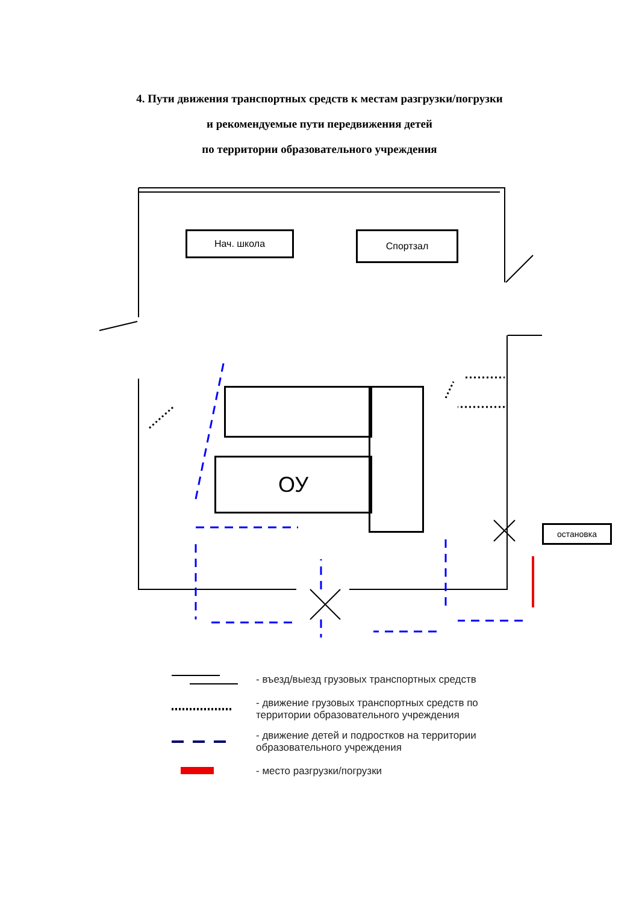4. Пути движения транспортных средств к местам разгрузки/погрузки
и рекомендуемые пути передвижения детей
по территории образовательного учреждения
Нач. школа Спортзал
ОУ
остановка
- въезд/выезд грузовых транспортных средств
- движение грузовых транспортных средств по
территории образовательного учреждения
- движение детей и подростков на территории
образовательного учреждения
- место разгрузки/погрузки